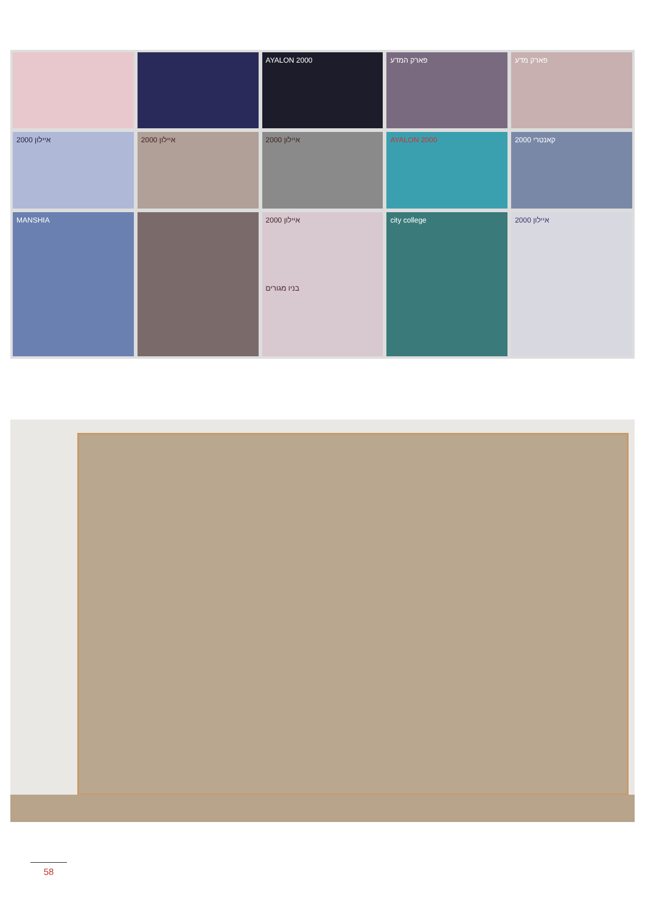AYALON 2000
פארק המדע
פארק מדע
איילון 2000
איילון 2000
איילון 2000
AYALON 2000
2000 קאנטרי
MANSHIA
איילון 2000
בניו מגורים
city college
איילון 2000
58